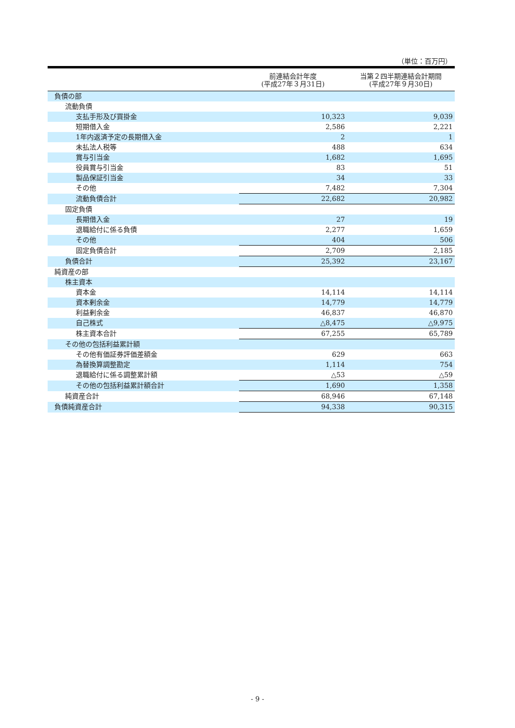（単位：百万円）
| | 前連結会計年度 (平成27年３月31日) | 当第２四半期連結会計期間 (平成27年９月30日) |
| --- | --- | --- |
| 負債の部 | | |
| 流動負債 | | |
| 支払手形及び買掛金 | 10,323 | 9,039 |
| 短期借入金 | 2,586 | 2,221 |
| 1年内返済予定の長期借入金 | 2 | 1 |
| 未払法人税等 | 488 | 634 |
| 賞与引当金 | 1,682 | 1,695 |
| 役員賞与引当金 | 83 | 51 |
| 製品保証引当金 | 34 | 33 |
| その他 | 7,482 | 7,304 |
| 流動負債合計 | 22,682 | 20,982 |
| 固定負債 | | |
| 長期借入金 | 27 | 19 |
| 退職給付に係る負債 | 2,277 | 1,659 |
| その他 | 404 | 506 |
| 固定負債合計 | 2,709 | 2,185 |
| 負債合計 | 25,392 | 23,167 |
| 純資産の部 | | |
| 株主資本 | | |
| 資本金 | 14,114 | 14,114 |
| 資本剰余金 | 14,779 | 14,779 |
| 利益剰余金 | 46,837 | 46,870 |
| 自己株式 | △8,475 | △9,975 |
| 株主資本合計 | 67,255 | 65,789 |
| その他の包括利益累計額 | | |
| その他有価証券評価差額金 | 629 | 663 |
| 為替換算調整勘定 | 1,114 | 754 |
| 退職給付に係る調整累計額 | △53 | △59 |
| その他の包括利益累計額合計 | 1,690 | 1,358 |
| 純資産合計 | 68,946 | 67,148 |
| 負債純資産合計 | 94,338 | 90,315 |
- 9 -